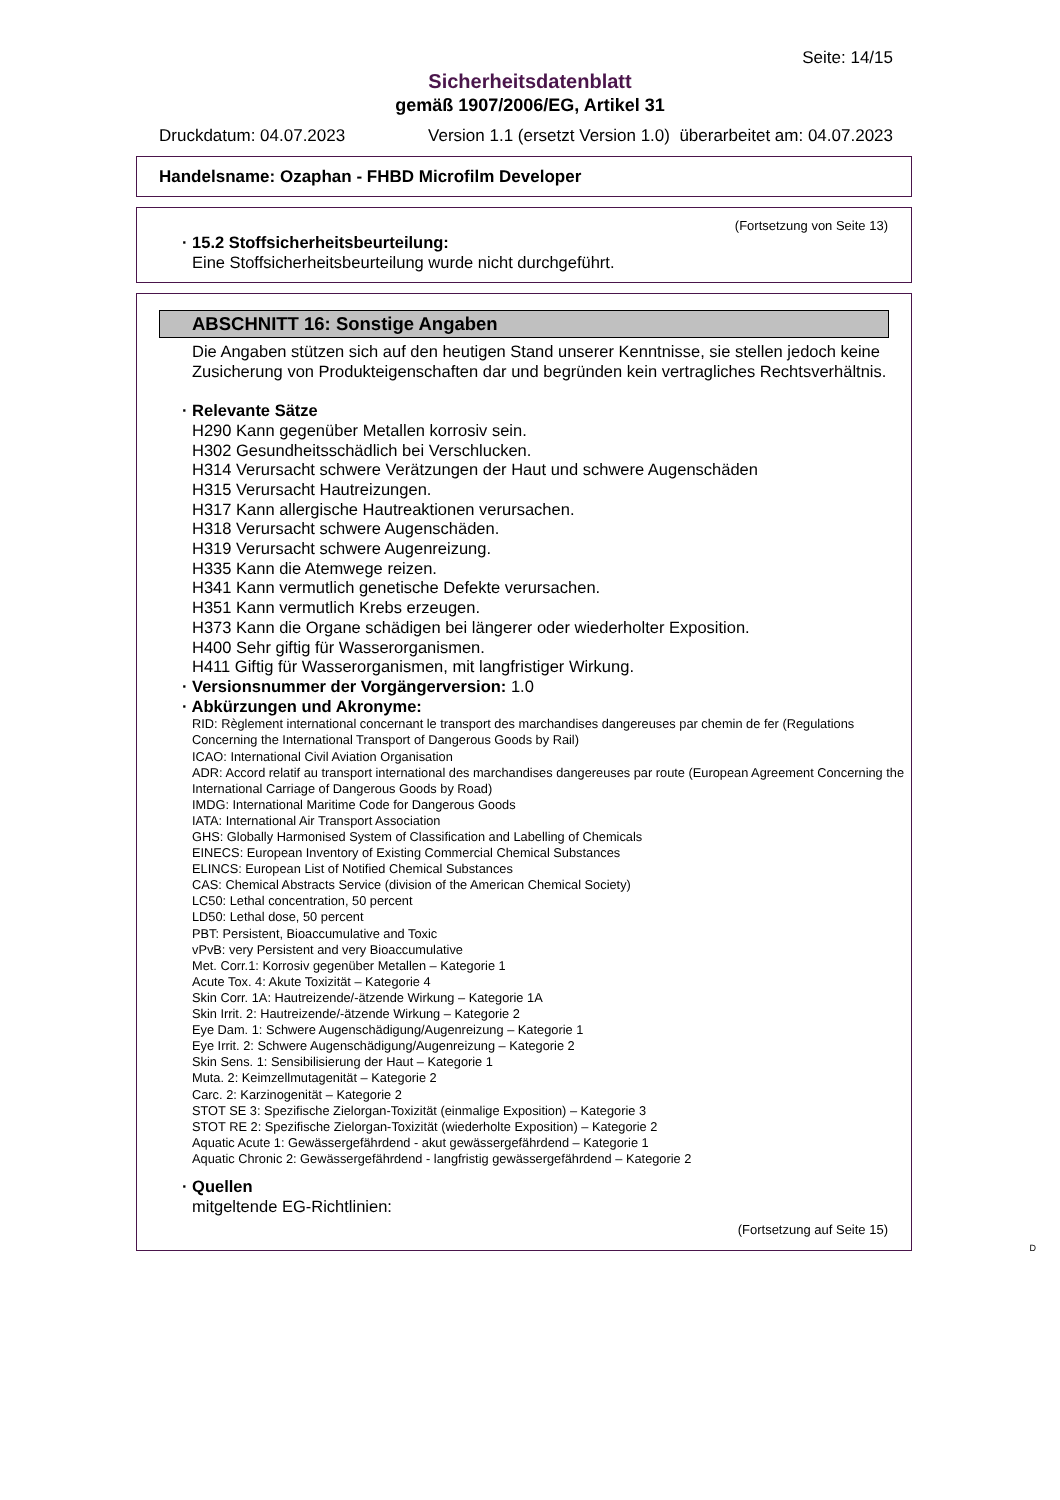Seite: 14/15
Sicherheitsdatenblatt
gemäß 1907/2006/EG, Artikel 31
Druckdatum: 04.07.2023 Version 1.1 (ersetzt Version 1.0) überarbeitet am: 04.07.2023
Handelsname: Ozaphan - FHBD Microfilm Developer
(Fortsetzung von Seite 13)
· 15.2 Stoffsicherheitsbeurteilung:
Eine Stoffsicherheitsbeurteilung wurde nicht durchgeführt.
ABSCHNITT 16: Sonstige Angaben
Die Angaben stützen sich auf den heutigen Stand unserer Kenntnisse, sie stellen jedoch keine Zusicherung von Produkteigenschaften dar und begründen kein vertragliches Rechtsverhältnis.
· Relevante Sätze
H290 Kann gegenüber Metallen korrosiv sein.
H302 Gesundheitsschädlich bei Verschlucken.
H314 Verursacht schwere Verätzungen der Haut und schwere Augenschäden
H315 Verursacht Hautreizungen.
H317 Kann allergische Hautreaktionen verursachen.
H318 Verursacht schwere Augenschäden.
H319 Verursacht schwere Augenreizung.
H335 Kann die Atemwege reizen.
H341 Kann vermutlich genetische Defekte verursachen.
H351 Kann vermutlich Krebs erzeugen.
H373 Kann die Organe schädigen bei längerer oder wiederholter Exposition.
H400 Sehr giftig für Wasserorganismen.
H411 Giftig für Wasserorganismen, mit langfristiger Wirkung.
· Versionsnummer der Vorgängerversion: 1.0
· Abkürzungen und Akronyme:
RID: Règlement international concernant le transport des marchandises dangereuses par chemin de fer (Regulations Concerning the International Transport of Dangerous Goods by Rail)
ICAO: International Civil Aviation Organisation
ADR: Accord relatif au transport international des marchandises dangereuses par route (European Agreement Concerning the International Carriage of Dangerous Goods by Road)
IMDG: International Maritime Code for Dangerous Goods
IATA: International Air Transport Association
GHS: Globally Harmonised System of Classification and Labelling of Chemicals
EINECS: European Inventory of Existing Commercial Chemical Substances
ELINCS: European List of Notified Chemical Substances
CAS: Chemical Abstracts Service (division of the American Chemical Society)
LC50: Lethal concentration, 50 percent
LD50: Lethal dose, 50 percent
PBT: Persistent, Bioaccumulative and Toxic
vPvB: very Persistent and very Bioaccumulative
Met. Corr.1: Korrosiv gegenüber Metallen – Kategorie 1
Acute Tox. 4: Akute Toxizität – Kategorie 4
Skin Corr. 1A: Hautreizende/-ätzende Wirkung – Kategorie 1A
Skin Irrit. 2: Hautreizende/-ätzende Wirkung – Kategorie 2
Eye Dam. 1: Schwere Augenschädigung/Augenreizung – Kategorie 1
Eye Irrit. 2: Schwere Augenschädigung/Augenreizung – Kategorie 2
Skin Sens. 1: Sensibilisierung der Haut – Kategorie 1
Muta. 2: Keimzellmutagenität – Kategorie 2
Carc. 2: Karzinogenität – Kategorie 2
STOT SE 3: Spezifische Zielorgan-Toxizität (einmalige Exposition) – Kategorie 3
STOT RE 2: Spezifische Zielorgan-Toxizität (wiederholte Exposition) – Kategorie 2
Aquatic Acute 1: Gewässergefährdend - akut gewässergefährdend – Kategorie 1
Aquatic Chronic 2: Gewässergefährdend - langfristig gewässergefährdend – Kategorie 2
· Quellen
mitgeltende EG-Richtlinien:
(Fortsetzung auf Seite 15)
D